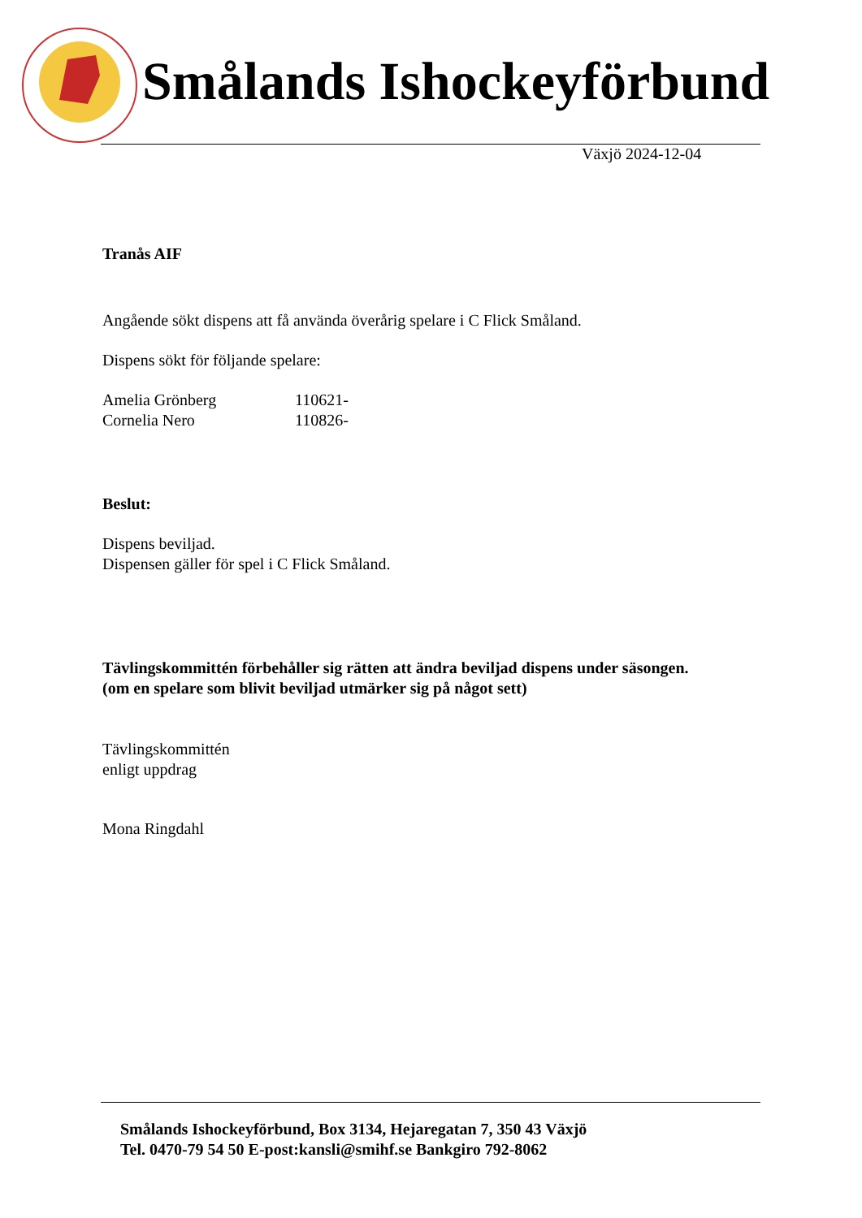Smålands Ishockeyförbund
Växjö 2024-12-04
Tranås AIF
Angående sökt dispens att få använda överårig spelare i C Flick Småland.
Dispens sökt för följande spelare:
Amelia Grönberg 110621-
Cornelia Nero 110826-
Beslut:
Dispens beviljad.
Dispensen gäller för spel i C Flick Småland.
Tävlingskommittén förbehåller sig rätten att ändra beviljad dispens under säsongen.
(om en spelare som blivit beviljad utmärker sig på något sett)
Tävlingskommittén
enligt uppdrag
Mona Ringdahl
Smålands Ishockeyförbund, Box 3134, Hejaregatan 7, 350 43 Växjö
Tel. 0470-79 54 50 E-post:kansli@smihf.se Bankgiro 792-8062